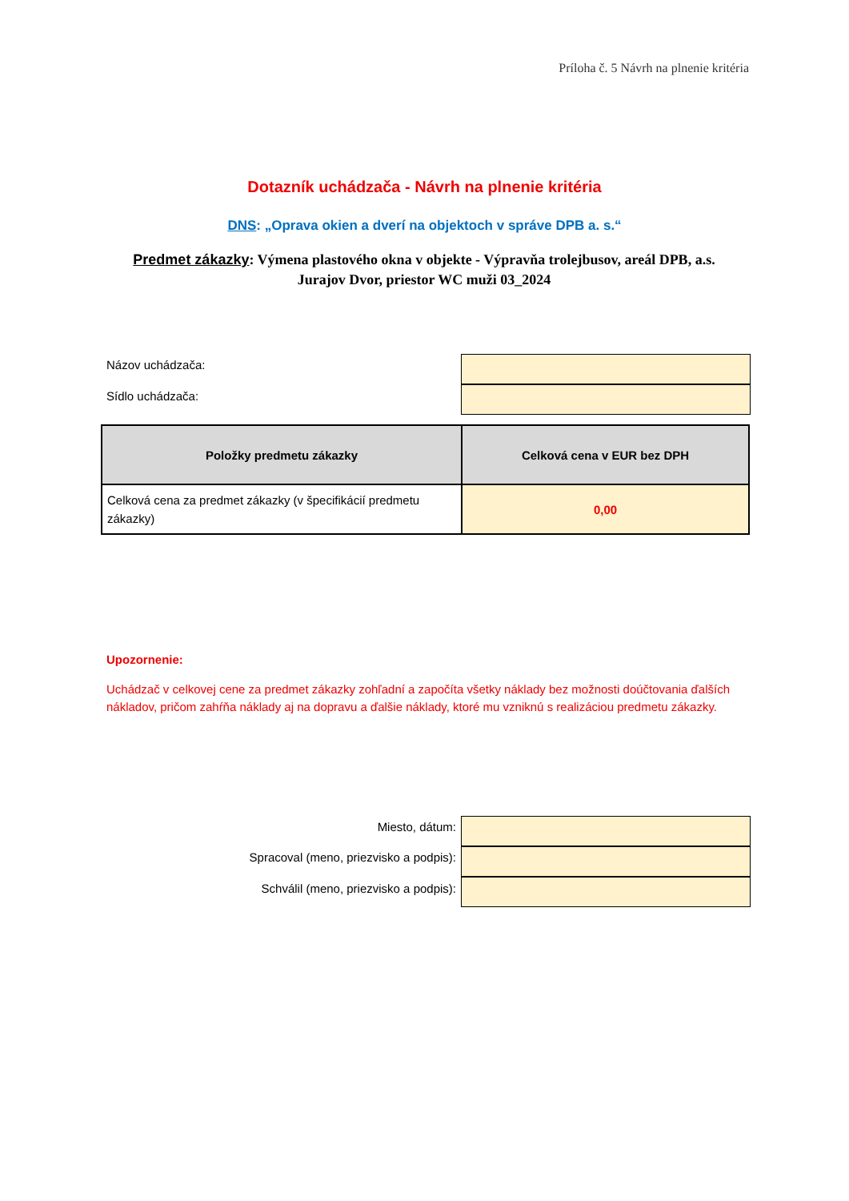Príloha č. 5 Návrh na plnenie kritéria
Dotazník uchádzača - Návrh na plnenie kritéria
DNS: „Oprava okien a dverí na objektoch v správe DPB a. s.“
Predmet zákazky: Výmena plastového okna v objekte - Výpravňa trolejbusov, areál DPB, a.s. Jurajov Dvor, priestor WC muži 03_2024
Názov uchádzača:
Sídlo uchádzača:
| Položky predmetu zákazky | Celková cena v EUR bez DPH |
| --- | --- |
| Celková cena za predmet zákazky (v špecifikácií predmetu zákazky) | 0,00 |
Upozornenie:
Uchádzač v celkovej cene za predmet zákazky zohľadní a započíta všetky náklady bez možnosti doúčtovania ďalších nákladov, pričom zahŕňa náklady aj na dopravu a ďalšie náklady, ktoré mu vzniknú s realizáciou predmetu zákazky.
Miesto, dátum:
Spracoval (meno, priezvisko a podpis):
Schválil (meno, priezvisko a podpis):